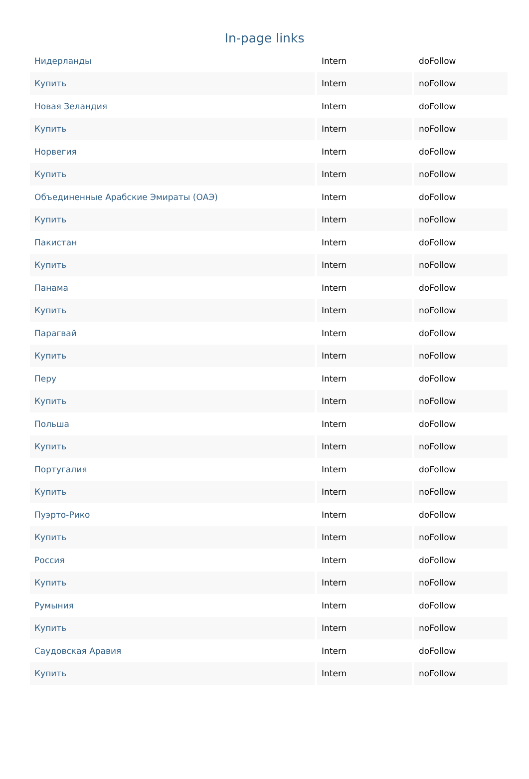In-page links
| Нидерланды | Intern | doFollow |
| Купить | Intern | noFollow |
| Новая Зеландия | Intern | doFollow |
| Купить | Intern | noFollow |
| Норвегия | Intern | doFollow |
| Купить | Intern | noFollow |
| Объединенные Арабские Эмираты (ОАЭ) | Intern | doFollow |
| Купить | Intern | noFollow |
| Пакистан | Intern | doFollow |
| Купить | Intern | noFollow |
| Панама | Intern | doFollow |
| Купить | Intern | noFollow |
| Парагвай | Intern | doFollow |
| Купить | Intern | noFollow |
| Перу | Intern | doFollow |
| Купить | Intern | noFollow |
| Польша | Intern | doFollow |
| Купить | Intern | noFollow |
| Португалия | Intern | doFollow |
| Купить | Intern | noFollow |
| Пуэрто-Рико | Intern | doFollow |
| Купить | Intern | noFollow |
| Россия | Intern | doFollow |
| Купить | Intern | noFollow |
| Румыния | Intern | doFollow |
| Купить | Intern | noFollow |
| Саудовская Аравия | Intern | doFollow |
| Купить | Intern | noFollow |